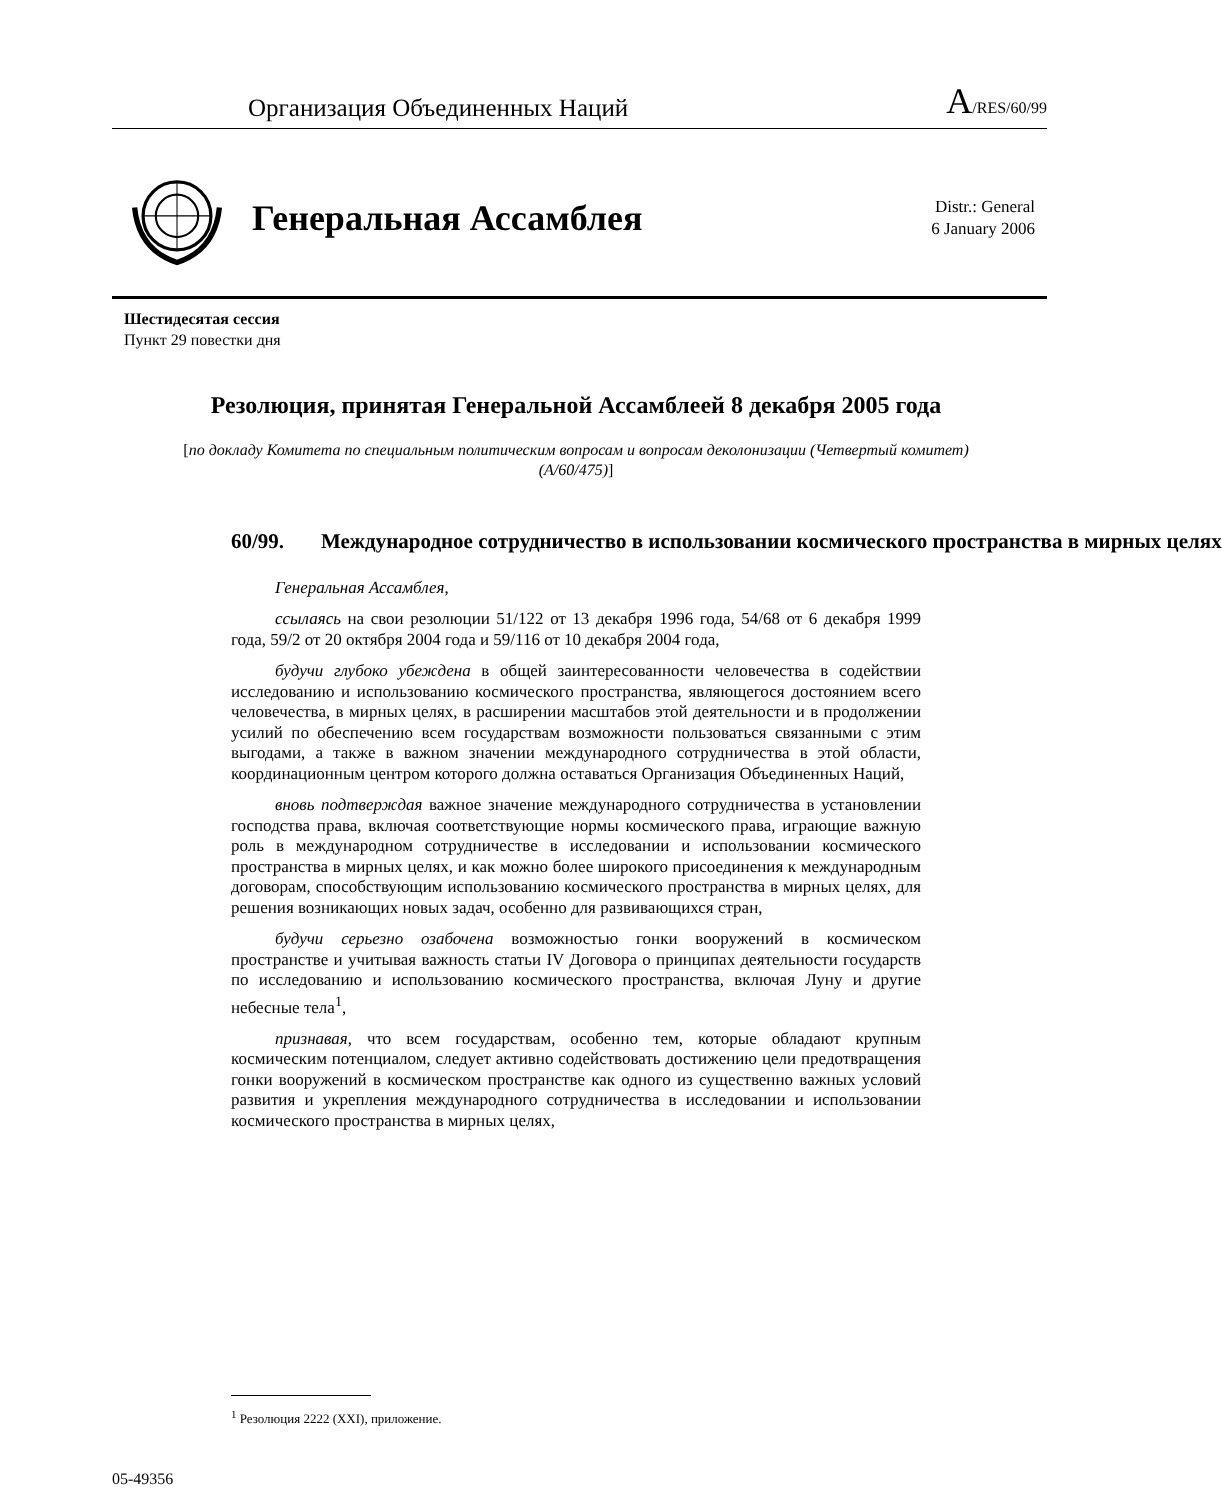Организация Объединенных Наций A/RES/60/99
Генеральная Ассамблея
Distr.: General
6 January 2006
Шестидесятая сессия
Пункт 29 повестки дня
Резолюция, принятая Генеральной Ассамблеей 8 декабря 2005 года
[по докладу Комитета по специальным политическим вопросам и вопросам деколонизации (Четвертый комитет) (A/60/475)]
60/99. Международное сотрудничество в использовании космического пространства в мирных целях
Генеральная Ассамблея,
ссылаясь на свои резолюции 51/122 от 13 декабря 1996 года, 54/68 от 6 декабря 1999 года, 59/2 от 20 октября 2004 года и 59/116 от 10 декабря 2004 года,
будучи глубоко убеждена в общей заинтересованности человечества в содействии исследованию и использованию космического пространства, являющегося достоянием всего человечества, в мирных целях, в расширении масштабов этой деятельности и в продолжении усилий по обеспечению всем государствам возможности пользоваться связанными с этим выгодами, а также в важном значении международного сотрудничества в этой области, координационным центром которого должна оставаться Организация Объединенных Наций,
вновь подтверждая важное значение международного сотрудничества в установлении господства права, включая соответствующие нормы космического права, играющие важную роль в международном сотрудничестве в исследовании и использовании космического пространства в мирных целях, и как можно более широкого присоединения к международным договорам, способствующим использованию космического пространства в мирных целях, для решения возникающих новых задач, особенно для развивающихся стран,
будучи серьезно озабочена возможностью гонки вооружений в космическом пространстве и учитывая важность статьи IV Договора о принципах деятельности государств по исследованию и использованию космического пространства, включая Луну и другие небесные тела<sup>1</sup>,
признавая, что всем государствам, особенно тем, которые обладают крупным космическим потенциалом, следует активно содействовать достижению цели предотвращения гонки вооружений в космическом пространстве как одного из существенно важных условий развития и укрепления международного сотрудничества в исследовании и использовании космического пространства в мирных целях,
<sup>1</sup> Резолюция 2222 (XXI), приложение.
05-49356